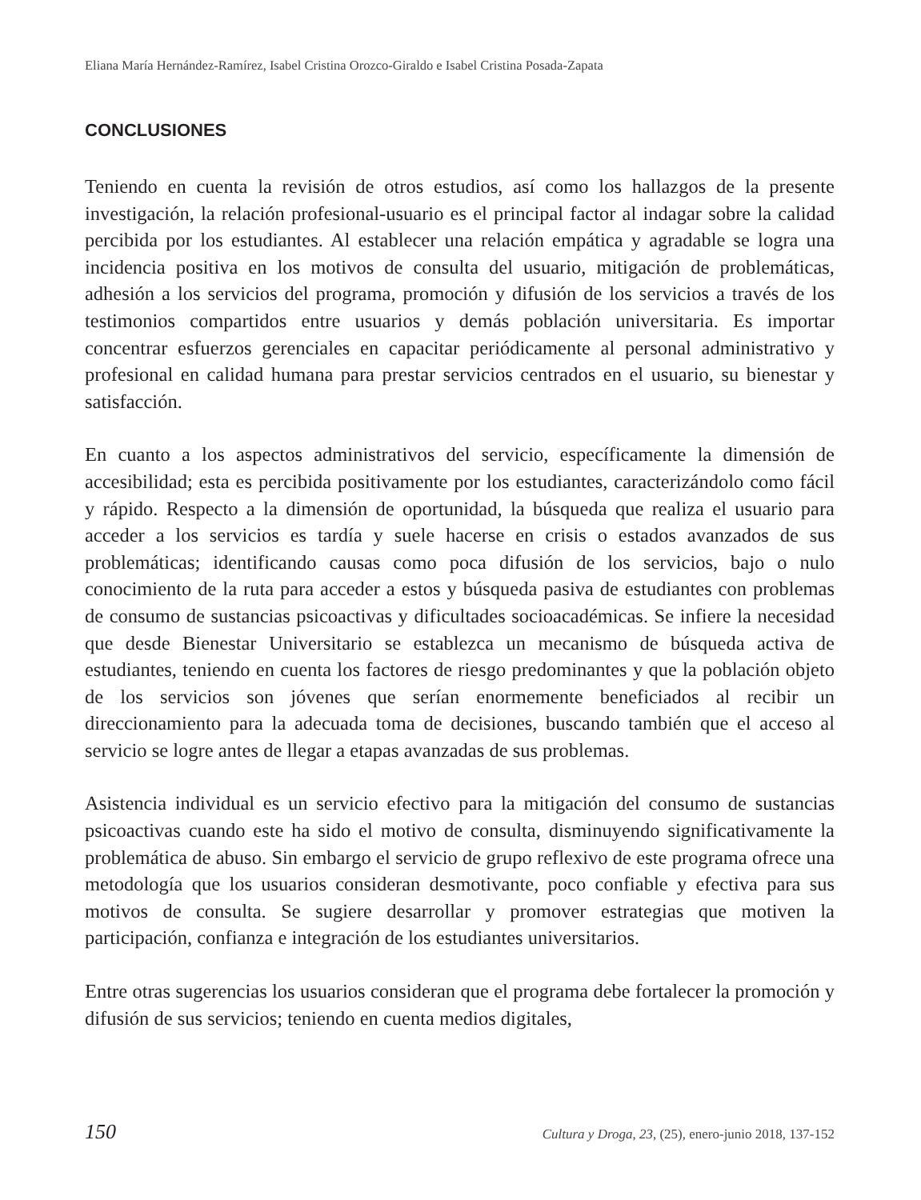Eliana María Hernández-Ramírez, Isabel Cristina Orozco-Giraldo e Isabel Cristina Posada-Zapata
CONCLUSIONES
Teniendo en cuenta la revisión de otros estudios, así como los hallazgos de la presente investigación, la relación profesional-usuario es el principal factor al indagar sobre la calidad percibida por los estudiantes. Al establecer una relación empática y agradable se logra una incidencia positiva en los motivos de consulta del usuario, mitigación de problemáticas, adhesión a los servicios del programa, promoción y difusión de los servicios a través de los testimonios compartidos entre usuarios y demás población universitaria. Es importar concentrar esfuerzos gerenciales en capacitar periódicamente al personal administrativo y profesional en calidad humana para prestar servicios centrados en el usuario, su bienestar y satisfacción.
En cuanto a los aspectos administrativos del servicio, específicamente la dimensión de accesibilidad; esta es percibida positivamente por los estudiantes, caracterizándolo como fácil y rápido. Respecto a la dimensión de oportunidad, la búsqueda que realiza el usuario para acceder a los servicios es tardía y suele hacerse en crisis o estados avanzados de sus problemáticas; identificando causas como poca difusión de los servicios, bajo o nulo conocimiento de la ruta para acceder a estos y búsqueda pasiva de estudiantes con problemas de consumo de sustancias psicoactivas y dificultades socioacadémicas. Se infiere la necesidad que desde Bienestar Universitario se establezca un mecanismo de búsqueda activa de estudiantes, teniendo en cuenta los factores de riesgo predominantes y que la población objeto de los servicios son jóvenes que serían enormemente beneficiados al recibir un direccionamiento para la adecuada toma de decisiones, buscando también que el acceso al servicio se logre antes de llegar a etapas avanzadas de sus problemas.
Asistencia individual es un servicio efectivo para la mitigación del consumo de sustancias psicoactivas cuando este ha sido el motivo de consulta, disminuyendo significativamente la problemática de abuso. Sin embargo el servicio de grupo reflexivo de este programa ofrece una metodología que los usuarios consideran desmotivante, poco confiable y efectiva para sus motivos de consulta. Se sugiere desarrollar y promover estrategias que motiven la participación, confianza e integración de los estudiantes universitarios.
Entre otras sugerencias los usuarios consideran que el programa debe fortalecer la promoción y difusión de sus servicios; teniendo en cuenta medios digitales,
150 Cultura y Droga, 23, (25), enero-junio 2018, 137-152